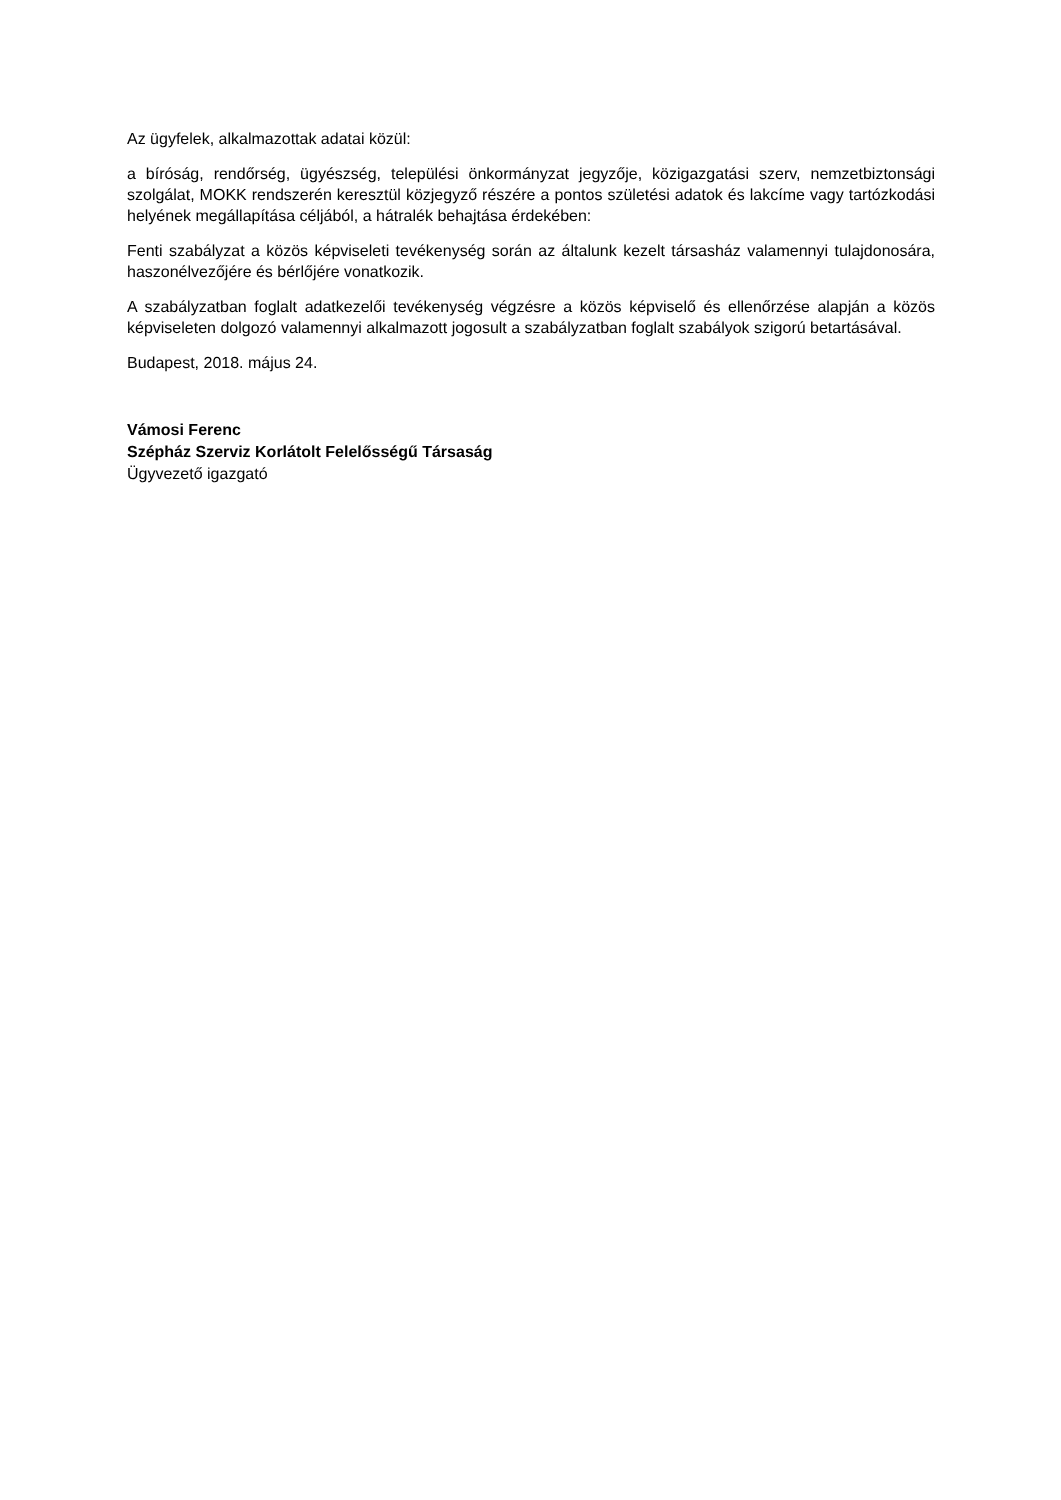Az ügyfelek, alkalmazottak adatai közül:
a bíróság, rendőrség, ügyészség, települési önkormányzat jegyzője, közigazgatási szerv, nemzetbiztonsági szolgálat, MOKK rendszerén keresztül közjegyző részére a pontos születési adatok és lakcíme vagy tartózkodási helyének megállapítása céljából, a hátralék behajtása érdekében:
Fenti szabályzat a közös képviseleti tevékenység során az általunk kezelt társasház valamennyi tulajdonosára, haszonélvezőjére és bérlőjére vonatkozik.
A szabályzatban foglalt adatkezelői tevékenység végzésre a közös képviselő és ellenőrzése alapján a közös képviseleten dolgozó valamennyi alkalmazott jogosult a szabályzatban foglalt szabályok szigorú betartásával.
Budapest, 2018. május 24.
Vámosi Ferenc
Szépház Szerviz Korlátolt Felelősségű Társaság
Ügyvezető igazgató